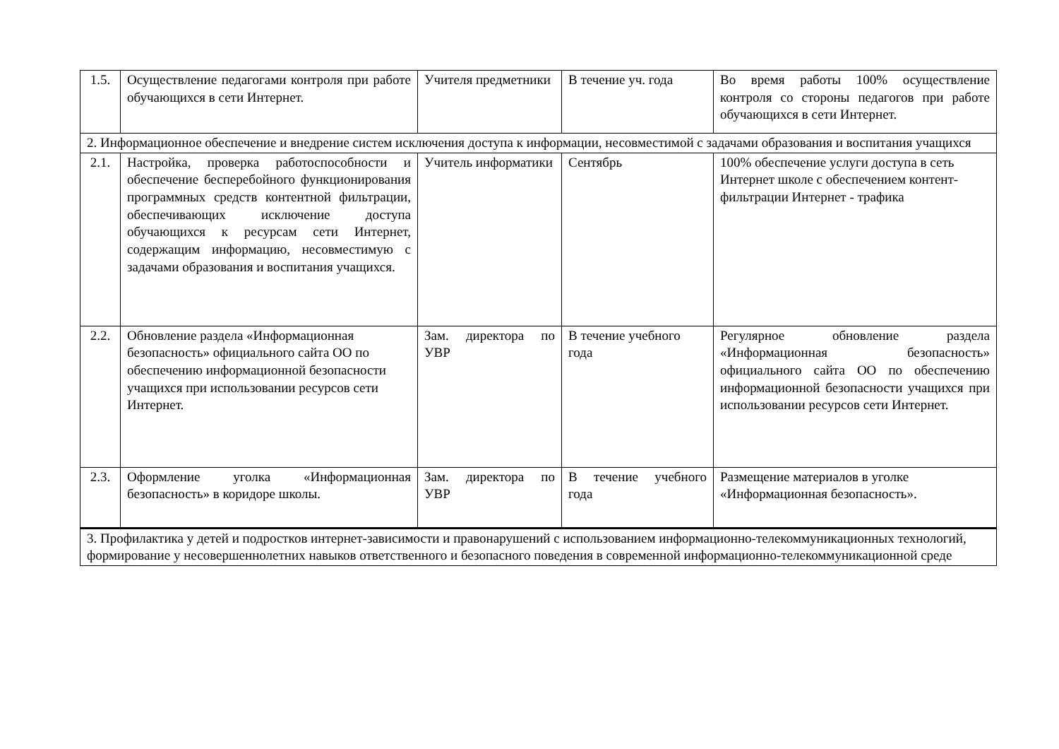| 1.5. | Осуществление педагогами контроля при работе обучающихся в сети Интернет. | Учителя предметники | В течение уч. года | Во время работы 100% осуществление контроля со стороны педагогов при работе обучающихся в сети Интернет. |
| 2. Информационное обеспечение и внедрение систем исключения доступа к информации, несовместимой с задачами образования и воспитания учащихся | | | | |
| 2.1. | Настройка, проверка работоспособности и обеспечение бесперебойного функционирования программных средств контентной фильтрации, обеспечивающих исключение доступа обучающихся к ресурсам сети Интернет, содержащим информацию, несовместимую с задачами образования и воспитания учащихся. | Учитель информатики | Сентябрь | 100% обеспечение услуги доступа в сеть Интернет школе с обеспечением контент-фильтрации Интернет - трафика |
| 2.2. | Обновление раздела «Информационная безопасность» официального сайта ОО по обеспечению информационной безопасности учащихся при использовании ресурсов сети Интернет. | Зам. директора по УВР | В течение учебного года | Регулярное обновление раздела «Информационная безопасность» официального сайта ОО по обеспечению информационной безопасности учащихся при использовании ресурсов сети Интернет. |
| 2.3. | Оформление уголка «Информационная безопасность» в коридоре школы. | Зам. директора по УВР | В течение учебного года | Размещение материалов в уголке «Информационная безопасность». |
| 3. Профилактика у детей и подростков интернет-зависимости и правонарушений с использованием информационно-телекоммуникационных технологий, формирование у несовершеннолетних навыков ответственного и безопасного поведения в современной информационно-телекоммуникационной среде | | | | |